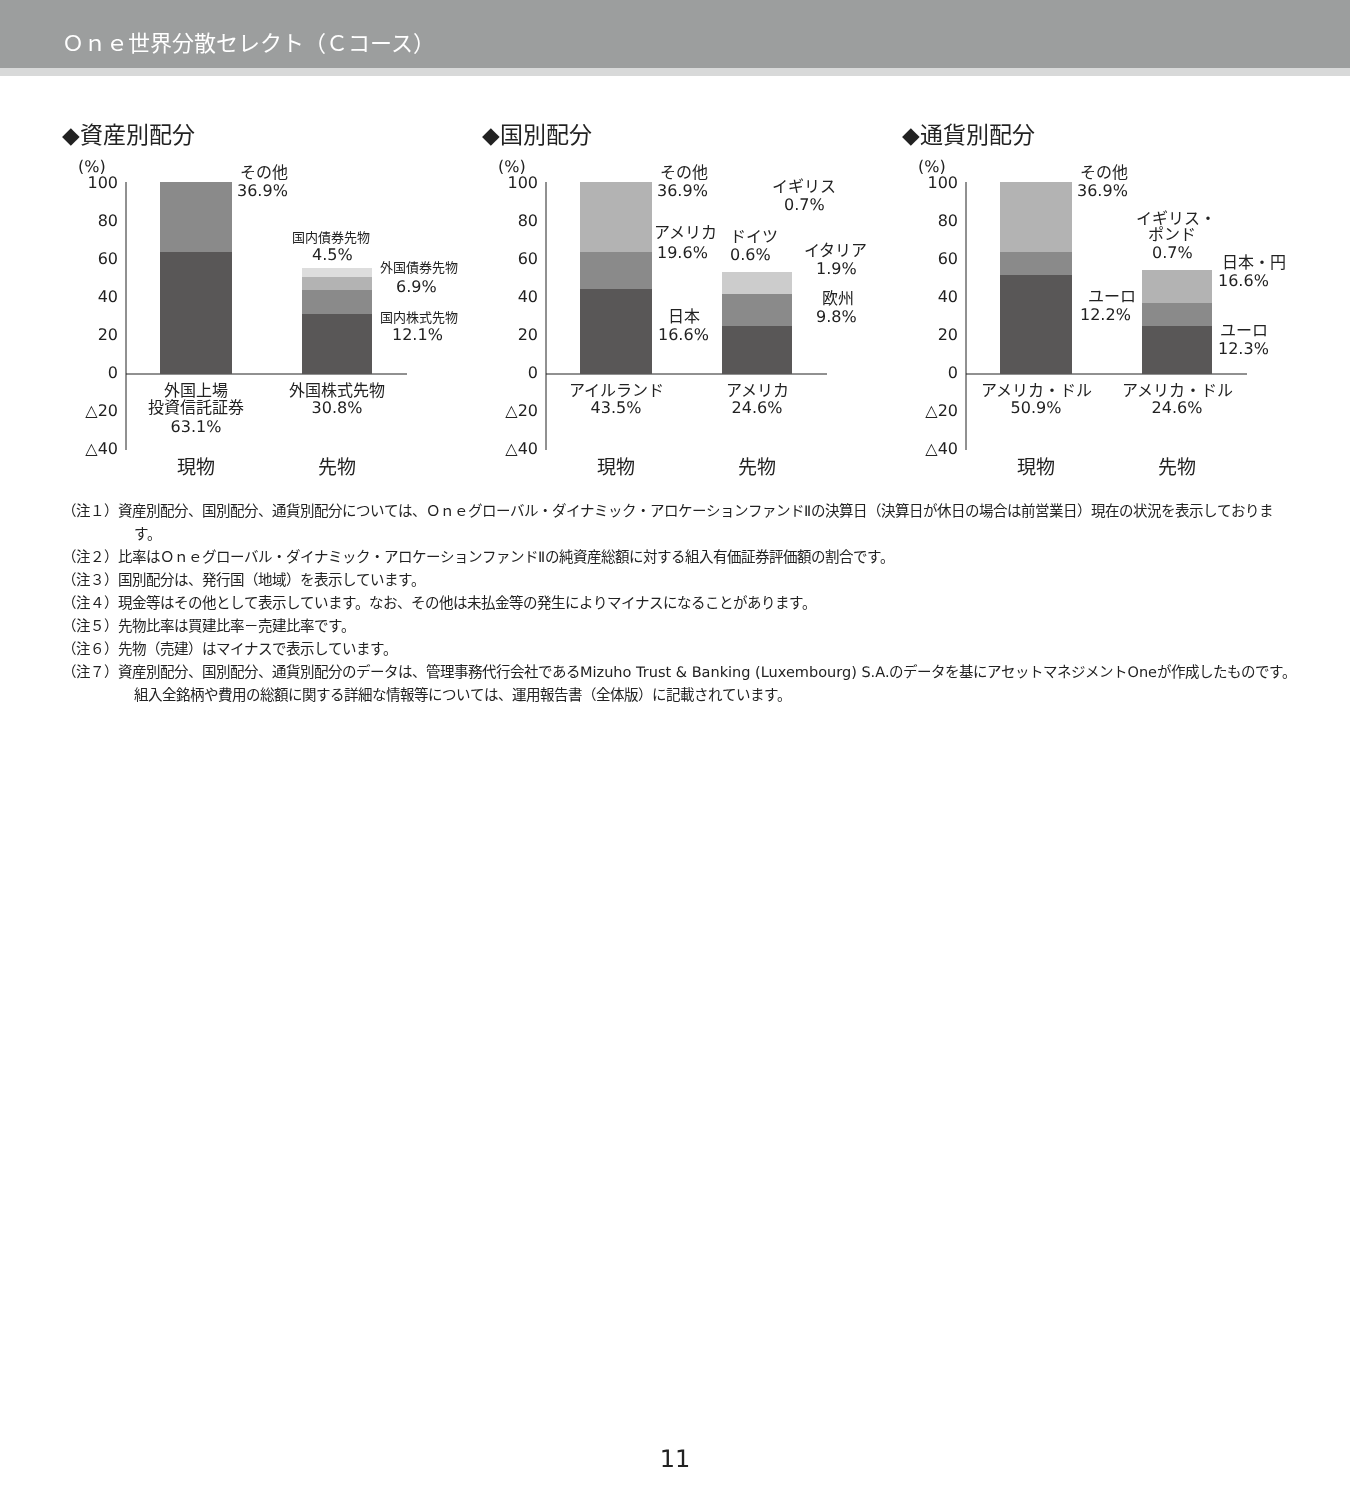Ｏｎｅ世界分散セレクト（Ｃコース）
◆資産別配分
(%)
100
80
60
40
20
0
△20
△40
その他
36.9%
国内債券先物
4.5%
外国債券先物
6.9%
国内株式先物
12.1%
外国上場
投資信託証券
63.1%
外国株式先物
30.8%
現物
先物
◆国別配分
(%)
100
80
60
40
20
0
△20
△40
その他
36.9%
アメリカ
19.6%
イギリス
0.7%
ドイツ
0.6%
イタリア
1.9%
欧州
9.8%
日本
16.6%
アイルランド
43.5%
アメリカ
24.6%
現物
先物
◆通貨別配分
(%)
100
80
60
40
20
0
△20
△40
その他
36.9%
イギリス・
ポンド
0.7%
日本・円
16.6%
ユーロ
12.2%
ユーロ
12.3%
アメリカ・ドル
50.9%
アメリカ・ドル
24.6%
現物
先物
（注１）資産別配分、国別配分、通貨別配分については、Ｏｎｅグローバル・ダイナミック・アロケーションファンドⅡの決算日（決算日が休日の場合は前営業日）現在の状況を表示しております。
（注２）比率はＯｎｅグローバル・ダイナミック・アロケーションファンドⅡの純資産総額に対する組入有価証券評価額の割合です。
（注３）国別配分は、発行国（地域）を表示しています。
（注４）現金等はその他として表示しています。なお、その他は未払金等の発生によりマイナスになることがあります。
（注５）先物比率は買建比率－売建比率です。
（注６）先物（売建）はマイナスで表示しています。
（注７）資産別配分、国別配分、通貨別配分のデータは、管理事務代行会社であるMizuho Trust & Banking (Luxembourg) S.A.のデータを基にアセットマネジメントOneが作成したものです。組入全銘柄や費用の総額に関する詳細な情報等については、運用報告書（全体版）に記載されています。
11